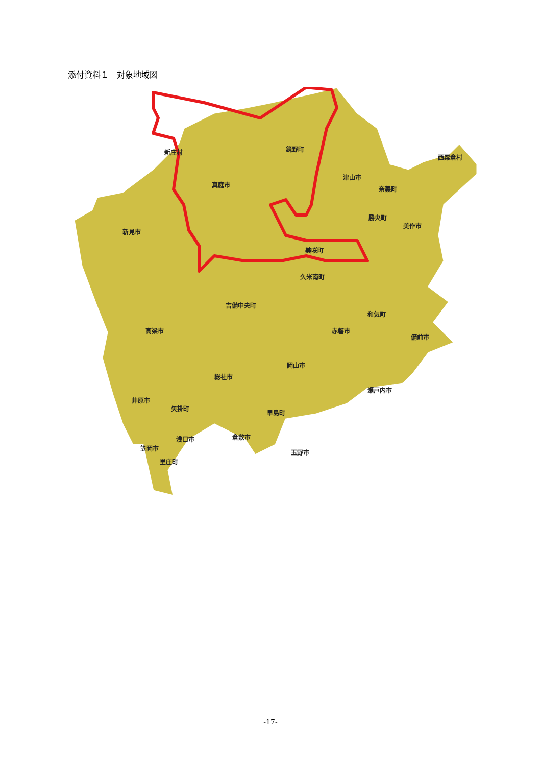添付資料１　対象地域図
新庄村 鏡野町
西粟倉村
真庭市
津山市
奈義町
勝央町
美作市
新見市
美咲町
久米南町
吉備中央町
和気町
高梁市 赤磐市
備前市
岡山市
総社市
瀬戸内市
井原市
矢掛町
早島町
倉敷市 浅口市
笠岡市
玉野市
里庄町
-17-